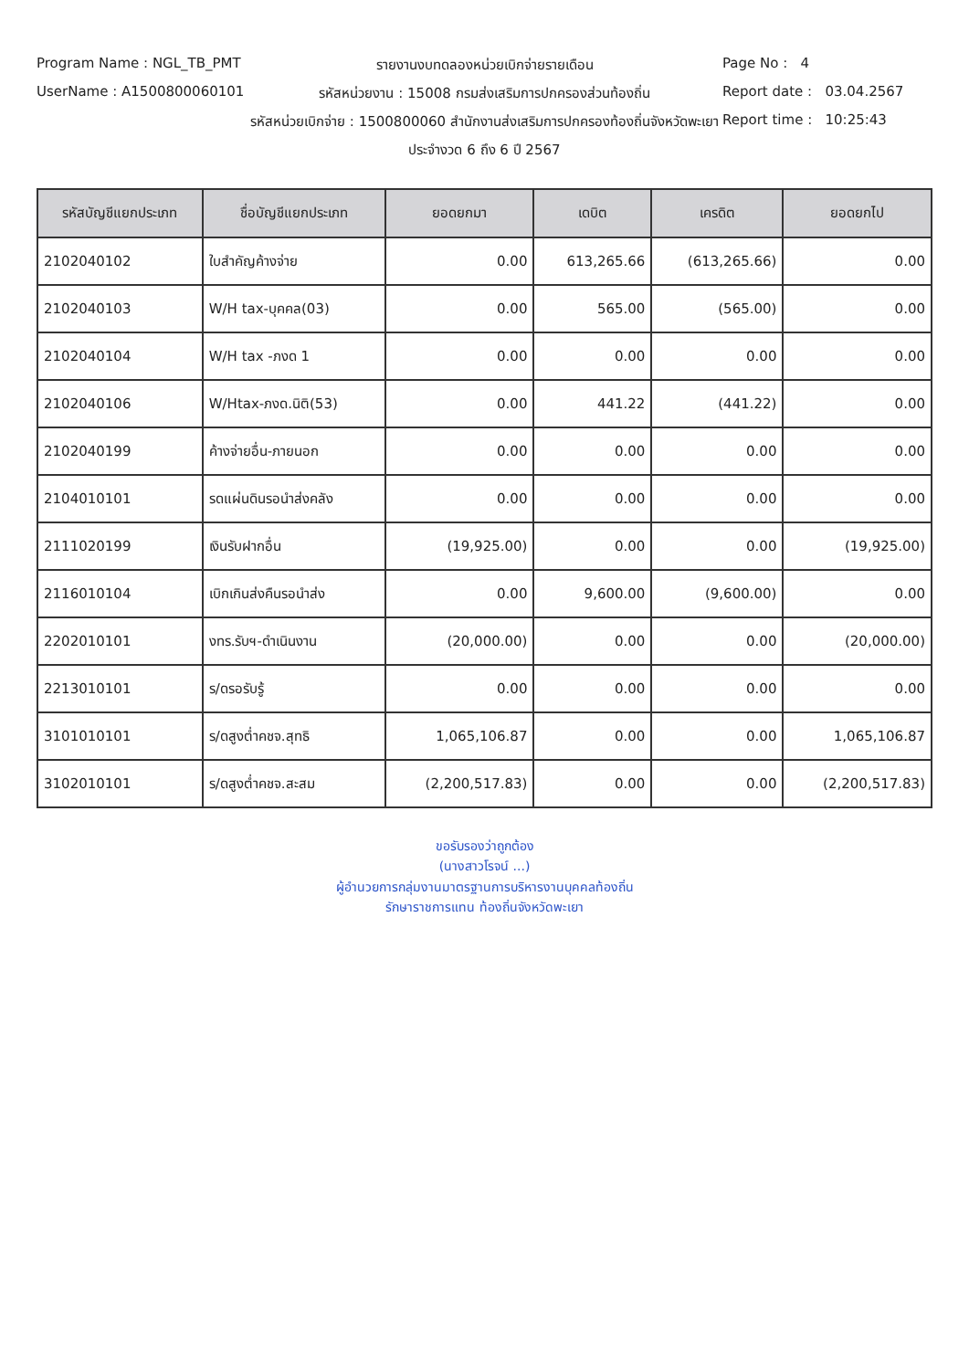Program Name : NGL_TB_PMT รายงานงบทดลองหน่วยเบิกจ่ายรายเดือน
Page No : 4
UserName : A1500800060101 รหัสหน่วยงาน : 15008 กรมส่งเสริมการปกครองส่วนท้องถิ่น
Report date : 03.04.2567
รหัสหน่วยเบิกจ่าย : 1500800060 สำนักงานส่งเสริมการปกครองท้องถิ่นจังหวัดพะเยา
Report time : 10:25:43
ประจำงวด 6 ถึง 6 ปี 2567
| รหัสบัญชีแยกประเภท | ชื่อบัญชีแยกประเภท | ยอดยกมา | เดบิต | เครดิต | ยอดยกไป |
| --- | --- | --- | --- | --- | --- |
| 2102040102 | ใบสำคัญค้างจ่าย | 0.00 | 613,265.66 | (613,265.66) | 0.00 |
| 2102040103 | W/H tax-บุคคล(03) | 0.00 | 565.00 | (565.00) | 0.00 |
| 2102040104 | W/H tax -ภงด 1 | 0.00 | 0.00 | 0.00 | 0.00 |
| 2102040106 | W/Htax-ภงด.นิติ(53) | 0.00 | 441.22 | (441.22) | 0.00 |
| 2102040199 | ค้างจ่ายอื่น-ภายนอก | 0.00 | 0.00 | 0.00 | 0.00 |
| 2104010101 | รดแผ่นดินรอนำส่งคลัง | 0.00 | 0.00 | 0.00 | 0.00 |
| 2111020199 | เงินรับฝากอื่น | (19,925.00) | 0.00 | 0.00 | (19,925.00) |
| 2116010104 | เบิกเกินส่งคืนรอนำส่ง | 0.00 | 9,600.00 | (9,600.00) | 0.00 |
| 2202010101 | งทร.รับฯ-ดำเนินงาน | (20,000.00) | 0.00 | 0.00 | (20,000.00) |
| 2213010101 | ร/ดรอรับรู้ | 0.00 | 0.00 | 0.00 | 0.00 |
| 3101010101 | ร/ดสูงต่ำคชจ.สุทธิ | 1,065,106.87 | 0.00 | 0.00 | 1,065,106.87 |
| 3102010101 | ร/ดสูงต่ำคชจ.สะสม | (2,200,517.83) | 0.00 | 0.00 | (2,200,517.83) |
ขอรับรองว่าถูกต้อง
(นางสาวโรจน์ ...)
ผู้อำนวยการกลุ่มงานมาตรฐานการบริหารงานบุคคลท้องถิ่น
รักษาราชการแทน ท้องถิ่นจังหวัดพะเยา